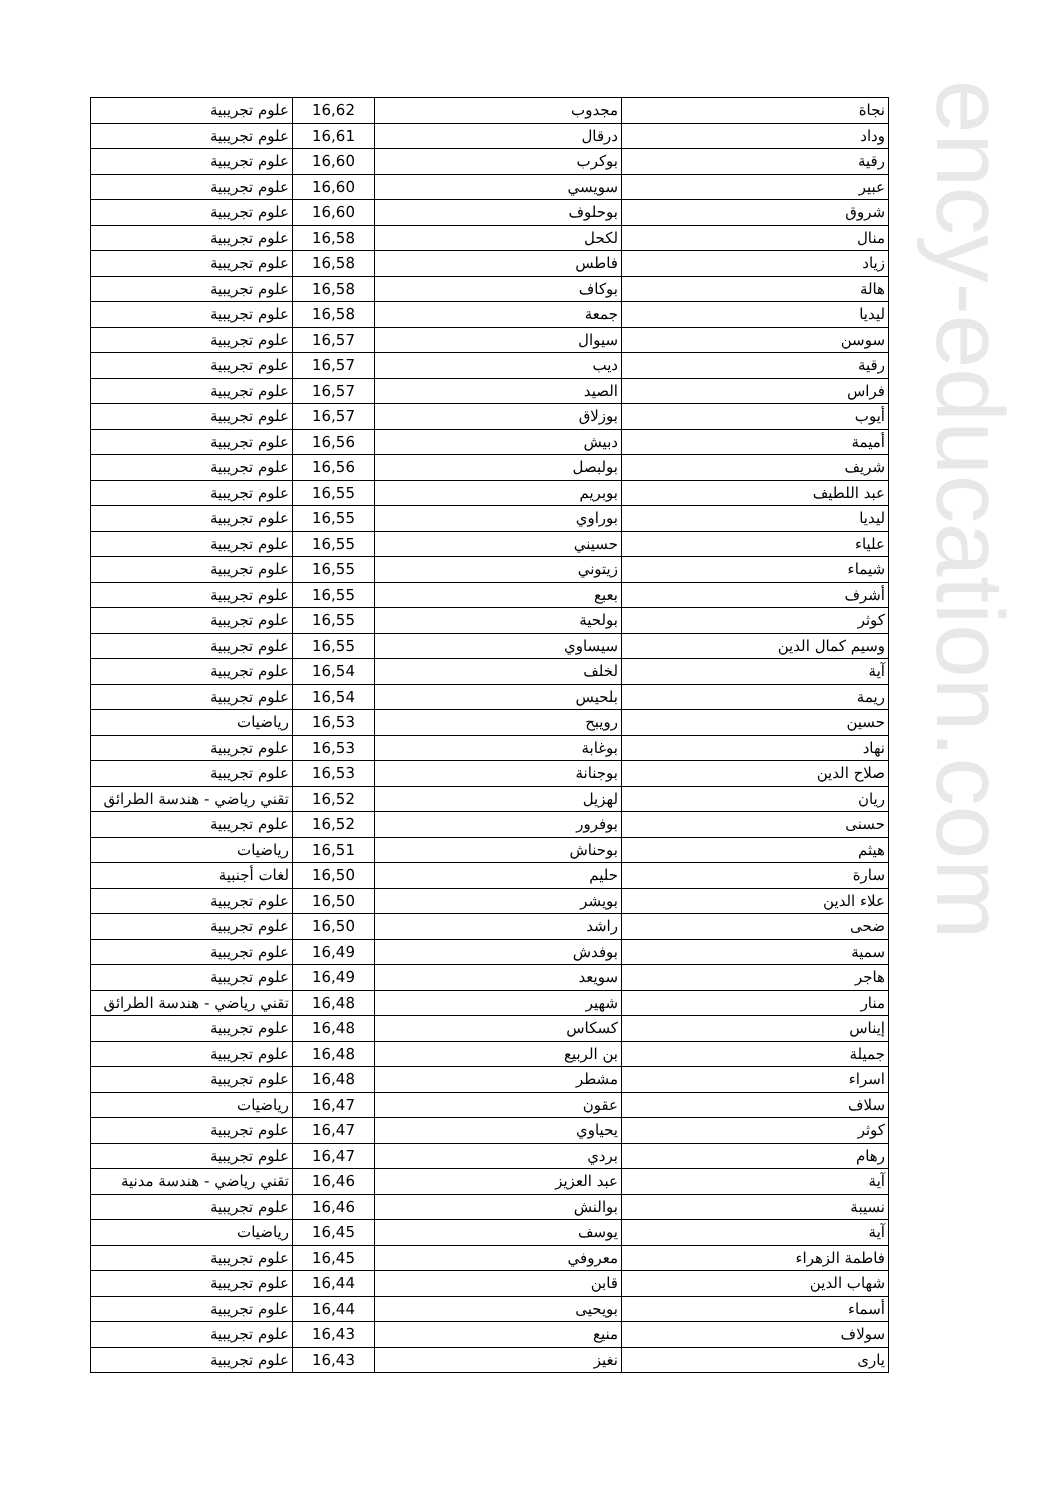| نجاة | مجدوب | 16,62 | علوم تجريبية |
| وداد | درقال | 16,61 | علوم تجريبية |
| رقية | بوكرب | 16,60 | علوم تجريبية |
| عبير | سويسي | 16,60 | علوم تجريبية |
| شروق | بوحلوف | 16,60 | علوم تجريبية |
| منال | لكحل | 16,58 | علوم تجريبية |
| زياد | فاطس | 16,58 | علوم تجريبية |
| هالة | بوكاف | 16,58 | علوم تجريبية |
| ليديا | جمعة | 16,58 | علوم تجريبية |
| سوسن | سيوال | 16,57 | علوم تجريبية |
| رقية | ديب | 16,57 | علوم تجريبية |
| فراس | الصيد | 16,57 | علوم تجريبية |
| أيوب | بوزلاق | 16,57 | علوم تجريبية |
| أميمة | دبيش | 16,56 | علوم تجريبية |
| شريف | بولبصل | 16,56 | علوم تجريبية |
| عبد اللطيف | بوبريم | 16,55 | علوم تجريبية |
| ليديا | بوراوي | 16,55 | علوم تجريبية |
| علياء | حسيني | 16,55 | علوم تجريبية |
| شيماء | زيتوني | 16,55 | علوم تجريبية |
| أشرف | بعبع | 16,55 | علوم تجريبية |
| كوثر | بولحية | 16,55 | علوم تجريبية |
| وسيم كمال الدين | سيساوي | 16,55 | علوم تجريبية |
| آية | لخلف | 16,54 | علوم تجريبية |
| ريمة | بلحيس | 16,54 | علوم تجريبية |
| حسين | رويبح | 16,53 | رياضيات |
| نهاد | بوغابة | 16,53 | علوم تجريبية |
| صلاح الدين | بوجنانة | 16,53 | علوم تجريبية |
| ريان | لهزيل | 16,52 | تقني رياضي - هندسة الطرائق |
| حسنى | بوفرور | 16,52 | علوم تجريبية |
| هيثم | بوحناش | 16,51 | رياضيات |
| سارة | حليم | 16,50 | لغات أجنبية |
| علاء الدين | بويشر | 16,50 | علوم تجريبية |
| ضحى | راشد | 16,50 | علوم تجريبية |
| سمية | بوفدش | 16,49 | علوم تجريبية |
| هاجر | سويعد | 16,49 | علوم تجريبية |
| منار | شهير | 16,48 | تقني رياضي - هندسة الطرائق |
| إيناس | كسكاس | 16,48 | علوم تجريبية |
| جميلة | بن الربيع | 16,48 | علوم تجريبية |
| اسراء | مشطر | 16,48 | علوم تجريبية |
| سلاف | عقون | 16,47 | رياضيات |
| كوثر | يحياوي | 16,47 | علوم تجريبية |
| رهام | بردي | 16,47 | علوم تجريبية |
| آية | عبد العزيز | 16,46 | تقني رياضي - هندسة مدنية |
| نسيبة | بوالنش | 16,46 | علوم تجريبية |
| آية | يوسف | 16,45 | رياضيات |
| فاطمة الزهراء | معروفي | 16,45 | علوم تجريبية |
| شهاب الدين | قابن | 16,44 | علوم تجريبية |
| أسماء | بويحيى | 16,44 | علوم تجريبية |
| سولاف | منيع | 16,43 | علوم تجريبية |
| يارى | نغيز | 16,43 | علوم تجريبية |
ency-education.com